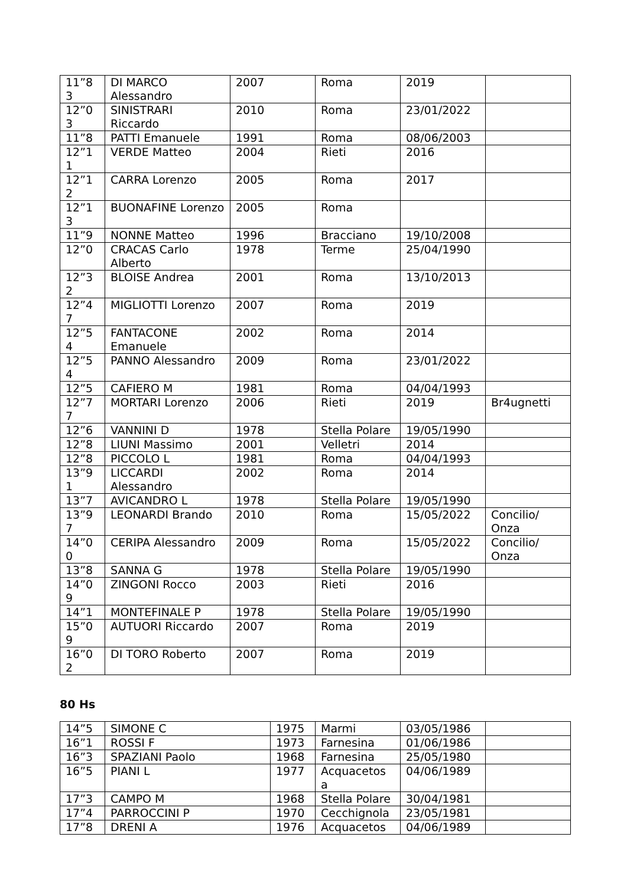| 11”8 3 | DI MARCO Alessandro | 2007 | Roma | 2019 | |
| 12”0 3 | SINISTRARI Riccardo | 2010 | Roma | 23/01/2022 | |
| 11”8 | PATTI Emanuele | 1991 | Roma | 08/06/2003 | |
| 12”1 1 | VERDE Matteo | 2004 | Rieti | 2016 | |
| 12”1 2 | CARRA Lorenzo | 2005 | Roma | 2017 | |
| 12”1 3 | BUONAFINE Lorenzo | 2005 | Roma | | |
| 11”9 | NONNE Matteo | 1996 | Bracciano | 19/10/2008 | |
| 12”0 | CRACAS Carlo Alberto | 1978 | Terme | 25/04/1990 | |
| 12”3 2 | BLOISE Andrea | 2001 | Roma | 13/10/2013 | |
| 12”4 7 | MIGLIOTTI Lorenzo | 2007 | Roma | 2019 | |
| 12”5 4 | FANTACONE Emanuele | 2002 | Roma | 2014 | |
| 12”5 4 | PANNO Alessandro | 2009 | Roma | 23/01/2022 | |
| 12”5 | CAFIERO M | 1981 | Roma | 04/04/1993 | |
| 12”7 7 | MORTARI Lorenzo | 2006 | Rieti | 2019 | Br4ugnetti |
| 12”6 | VANNINI D | 1978 | Stella Polare | 19/05/1990 | |
| 12”8 | LIUNI Massimo | 2001 | Velletri | 2014 | |
| 12”8 | PICCOLO L | 1981 | Roma | 04/04/1993 | |
| 13”9 1 | LICCARDI Alessandro | 2002 | Roma | 2014 | |
| 13”7 | AVICANDRO L | 1978 | Stella Polare | 19/05/1990 | |
| 13”9 7 | LEONARDI Brando | 2010 | Roma | 15/05/2022 | Concilio/ Onza |
| 14”0 0 | CERIPA Alessandro | 2009 | Roma | 15/05/2022 | Concilio/ Onza |
| 13”8 | SANNA G | 1978 | Stella Polare | 19/05/1990 | |
| 14”0 9 | ZINGONI Rocco | 2003 | Rieti | 2016 | |
| 14”1 | MONTEFINALE P | 1978 | Stella Polare | 19/05/1990 | |
| 15”0 9 | AUTUORI Riccardo | 2007 | Roma | 2019 | |
| 16”0 2 | DI TORO Roberto | 2007 | Roma | 2019 | |
80 Hs
| 14”5 | SIMONE C | 1975 | Marmi | 03/05/1986 | |
| 16”1 | ROSSI F | 1973 | Farnesina | 01/06/1986 | |
| 16”3 | SPAZIANI Paolo | 1968 | Farnesina | 25/05/1980 | |
| 16”5 | PIANI L | 1977 | Acquacetos a | 04/06/1989 | |
| 17”3 | CAMPO M | 1968 | Stella Polare | 30/04/1981 | |
| 17”4 | PARROCCINI P | 1970 | Cecchignola | 23/05/1981 | |
| 17”8 | DRENI A | 1976 | Acquacetos | 04/06/1989 | |